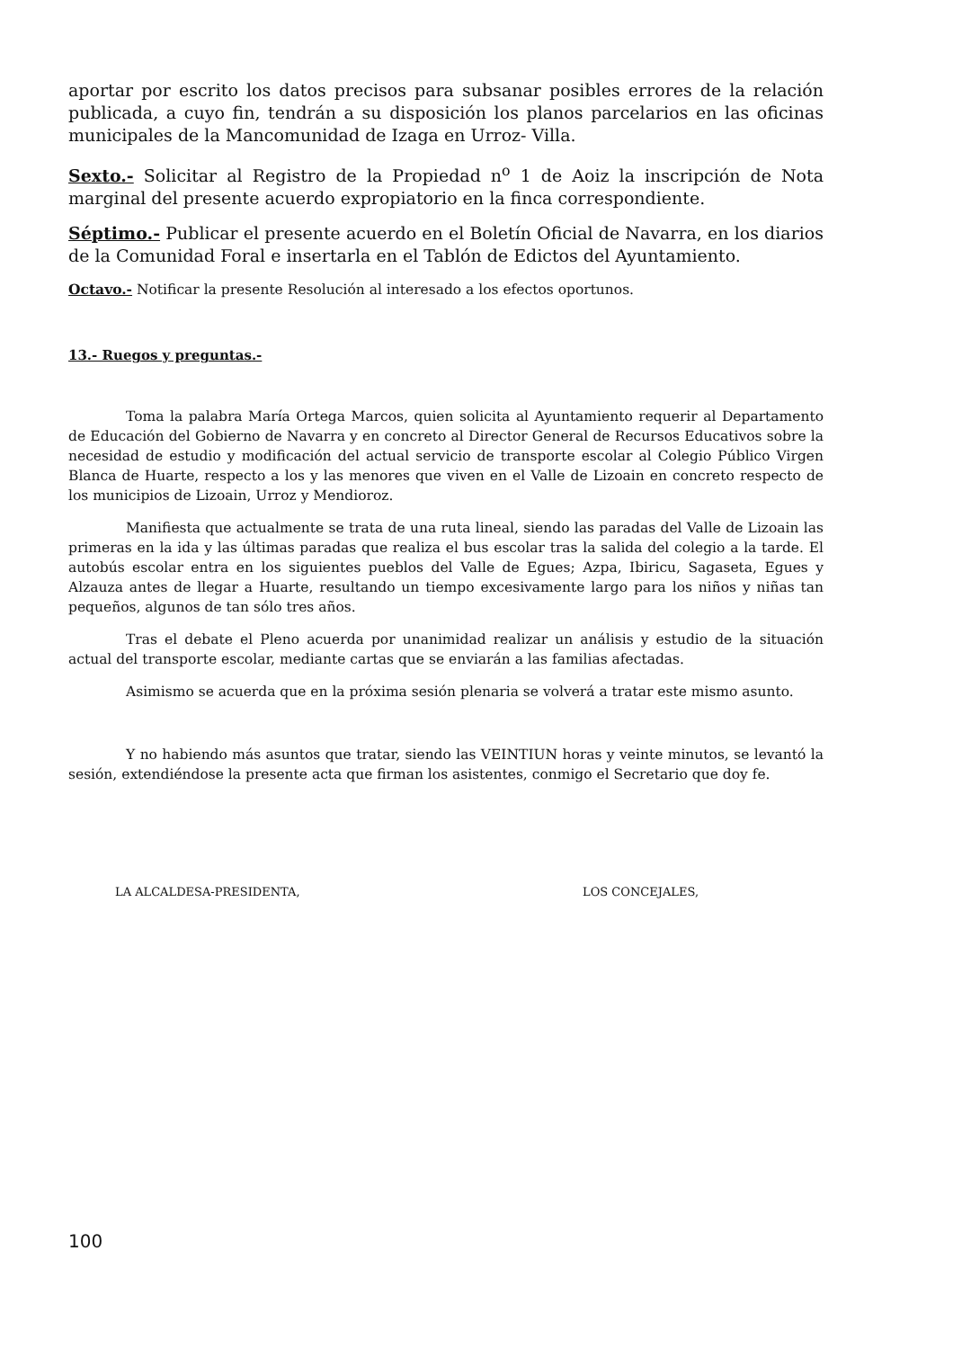aportar por escrito los datos precisos para subsanar posibles errores de la relación publicada, a cuyo fin, tendrán a su disposición los planos parcelarios en las oficinas municipales de la Mancomunidad de Izaga en Urroz- Villa.
Sexto.- Solicitar al Registro de la Propiedad n<sup>o</sup> 1 de Aoiz la inscripción de Nota marginal del presente acuerdo expropiatorio en la finca correspondiente.
Séptimo.- Publicar el presente acuerdo en el Boletín Oficial de Navarra, en los diarios de la Comunidad Foral e insertarla en el Tablón de Edictos del Ayuntamiento.
Octavo.- Notificar la presente Resolución al interesado a los efectos oportunos.
13.- Ruegos y preguntas.-
Toma la palabra María Ortega Marcos, quien solicita al Ayuntamiento requerir al Departamento de Educación del Gobierno de Navarra y en concreto al Director General de Recursos Educativos sobre la necesidad de estudio y modificación del actual servicio de transporte escolar al Colegio Público Virgen Blanca de Huarte, respecto a los y las menores que viven en el Valle de Lizoain en concreto respecto de los municipios de Lizoain, Urroz y Mendioroz.
Manifiesta que actualmente se trata de una ruta lineal, siendo las paradas del Valle de Lizoain las primeras en la ida y las últimas paradas que realiza el bus escolar tras la salida del colegio a la tarde. El autobús escolar entra en los siguientes pueblos del Valle de Egues; Azpa, Ibiricu, Sagaseta, Egues y Alzauza antes de llegar a Huarte, resultando un tiempo excesivamente largo para los niños y niñas tan pequeños, algunos de tan sólo tres años.
Tras el debate el Pleno acuerda por unanimidad realizar un análisis y estudio de la situación actual del transporte escolar, mediante cartas que se enviarán a las familias afectadas.
Asimismo se acuerda que en la próxima sesión plenaria se volverá a tratar este mismo asunto.
Y no habiendo más asuntos que tratar, siendo las VEINTIUN horas y veinte minutos, se levantó la sesión, extendiéndose la presente acta que firman los asistentes, conmigo el Secretario que doy fe.
LA ALCALDESA-PRESIDENTA, LOS CONCEJALES,
100